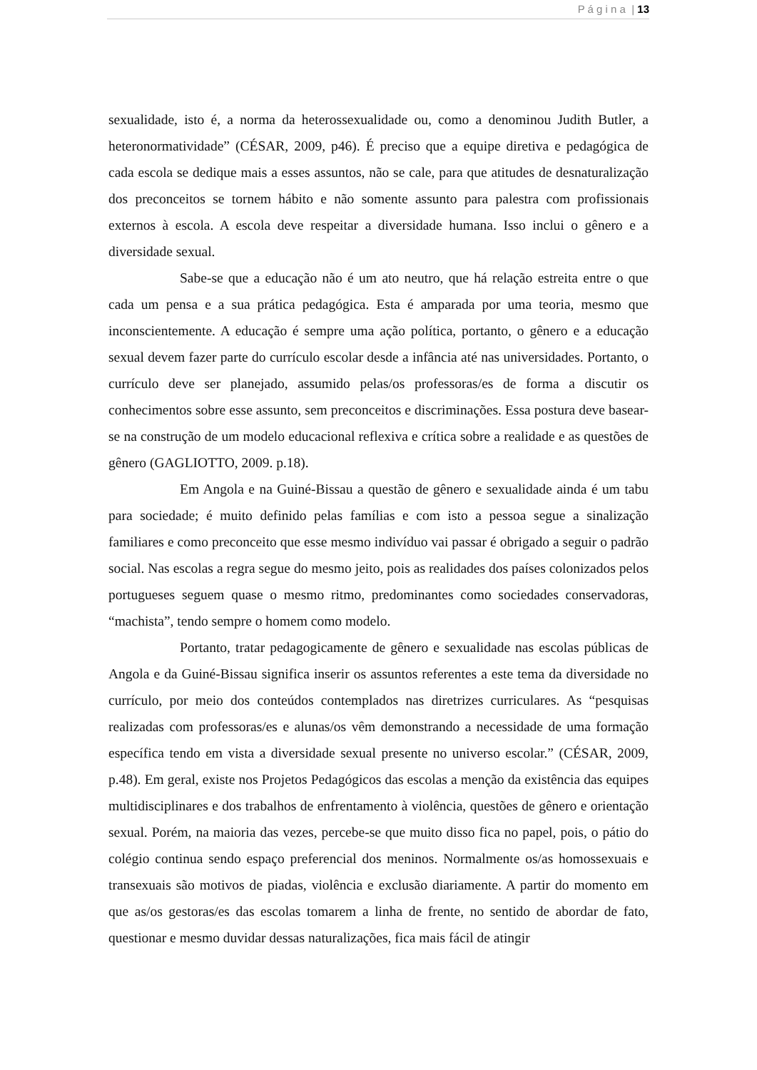P á g i n a | 13
sexualidade, isto é, a norma da heterossexualidade ou, como a denominou Judith Butler, a heteronormatividade” (CÉSAR, 2009, p46). É preciso que a equipe diretiva e pedagógica de cada escola se dedique mais a esses assuntos, não se cale, para que atitudes de desnaturalização dos preconceitos se tornem hábito e não somente assunto para palestra com profissionais externos à escola. A escola deve respeitar a diversidade humana. Isso inclui o gênero e a diversidade sexual.
Sabe-se que a educação não é um ato neutro, que há relação estreita entre o que cada um pensa e a sua prática pedagógica. Esta é amparada por uma teoria, mesmo que inconscientemente. A educação é sempre uma ação política, portanto, o gênero e a educação sexual devem fazer parte do currículo escolar desde a infância até nas universidades. Portanto, o currículo deve ser planejado, assumido pelas/os professoras/es de forma a discutir os conhecimentos sobre esse assunto, sem preconceitos e discriminações. Essa postura deve basear-se na construção de um modelo educacional reflexiva e crítica sobre a realidade e as questões de gênero (GAGLIOTTO, 2009. p.18).
Em Angola e na Guiné-Bissau a questão de gênero e sexualidade ainda é um tabu para sociedade; é muito definido pelas famílias e com isto a pessoa segue a sinalização familiares e como preconceito que esse mesmo indivíduo vai passar é obrigado a seguir o padrão social. Nas escolas a regra segue do mesmo jeito, pois as realidades dos países colonizados pelos portugueses seguem quase o mesmo ritmo, predominantes como sociedades conservadoras, “machista”, tendo sempre o homem como modelo.
Portanto, tratar pedagogicamente de gênero e sexualidade nas escolas públicas de Angola e da Guiné-Bissau significa inserir os assuntos referentes a este tema da diversidade no currículo, por meio dos conteúdos contemplados nas diretrizes curriculares. As “pesquisas realizadas com professoras/es e alunas/os vêm demonstrando a necessidade de uma formação específica tendo em vista a diversidade sexual presente no universo escolar.” (CÉSAR, 2009, p.48). Em geral, existe nos Projetos Pedagógicos das escolas a menção da existência das equipes multidisciplinares e dos trabalhos de enfrentamento à violência, questões de gênero e orientação sexual. Porém, na maioria das vezes, percebe-se que muito disso fica no papel, pois, o pátio do colégio continua sendo espaço preferencial dos meninos. Normalmente os/as homossexuais e transexuais são motivos de piadas, violência e exclusão diariamente. A partir do momento em que as/os gestoras/es das escolas tomarem a linha de frente, no sentido de abordar de fato, questionar e mesmo duvidar dessas naturalizações, fica mais fácil de atingir